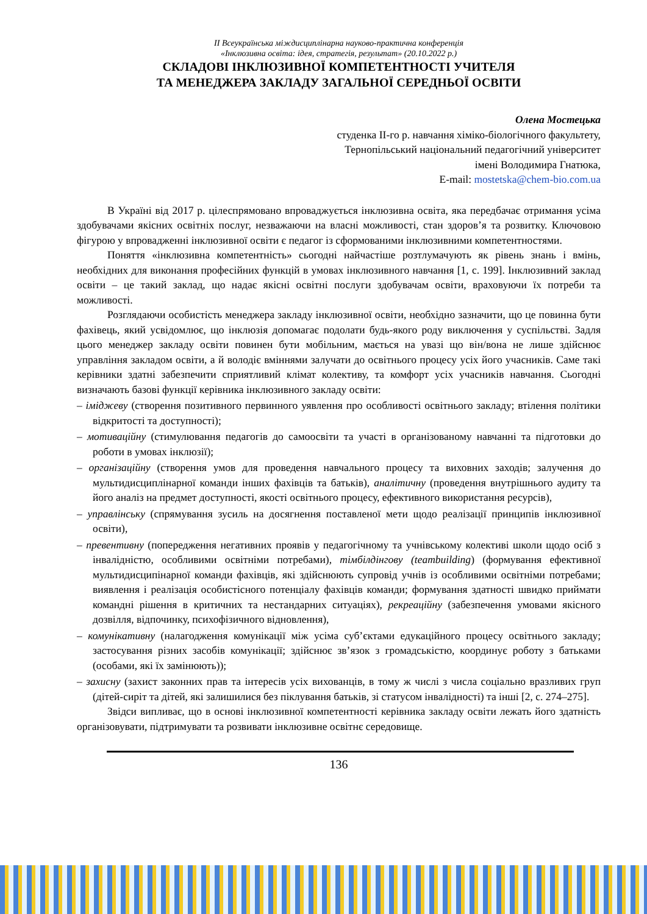ІІ Всеукраїнська міждисциплінарна науково-практична конференція
«Інклюзивна освіта: ідея, стратегія, результат» (20.10.2022 р.)
СКЛАДОВІ ІНКЛЮЗИВНОЇ КОМПЕТЕНТНОСТІ УЧИТЕЛЯ
ТА МЕНЕДЖЕРА ЗАКЛАДУ ЗАГАЛЬНОЇ СЕРЕДНЬОЇ ОСВІТИ
Олена Мостецька
студенка ІІ-го р. навчання хіміко-біологічного факультету,
Тернопільський національний педагогічний університет
імені Володимира Гнатюка,
E-mail: mostetska@chem-bio.com.ua
В Україні від 2017 р. цілеспрямовано впроваджується інклюзивна освіта, яка передбачає отримання усіма здобувачами якісних освітніх послуг, незважаючи на власні можливості, стан здоров’я та розвитку. Ключовою фігурою у впровадженні інклюзивної освіти є педагог із сформованими інклюзивними компетентностями.
Поняття «інклюзивна компетентність» сьогодні найчастіше розтлумачують як рівень знань і вмінь, необхідних для виконання професійних функцій в умовах інклюзивного навчання [1, с. 199]. Інклюзивний заклад освіти – це такий заклад, що надає якісні освітні послуги здобувачам освіти, враховуючи їх потреби та можливості.
Розглядаючи особистість менеджера закладу інклюзивної освіти, необхідно зазначити, що це повинна бути фахівець, який усвідомлює, що інклюзія допомагає подолати будь-якого роду виключення у суспільстві. Задля цього менеджер закладу освіти повинен бути мобільним, мається на увазі що він/вона не лише здійснює управління закладом освіти, а й володіє вміннями залучати до освітнього процесу усіх його учасників. Саме такі керівники здатні забезпечити сприятливий клімат колективу, та комфорт усіх учасників навчання. Сьогодні визначають базові функції керівника інклюзивного закладу освіти:
– іміджеву (створення позитивного первинного уявлення про особливості освітнього закладу; втілення політики відкритості та доступності);
– мотиваційну (стимулювання педагогів до самоосвіти та участі в організованому навчанні та підготовки до роботи в умовах інклюзії);
– організаційну (створення умов для проведення навчального процесу та виховних заходів; залучення до мультидисциплінарної команди інших фахівців та батьків), аналітичну (проведення внутрішнього аудиту та його аналіз на предмет доступності, якості освітнього процесу, ефективного використання ресурсів),
– управлінську (спрямування зусиль на досягнення поставленої мети щодо реалізації принципів інклюзивної освіти),
– превентивну (попередження негативних проявів у педагогічному та учнівському колективі школи щодо осіб з інвалідністю, особливими освітніми потребами), тімбілдінгову (teambuilding) (формування ефективної мультидисципінарної команди фахівців, які здійснюють супровід учнів із особливими освітніми потребами; виявлення і реалізація особистісного потенціалу фахівців команди; формування здатності швидко приймати командні рішення в критичних та нестандарних ситуаціях), рекреаційну (забезпечення умовами якісного дозвілля, відпочинку, психофізичного відновлення),
– комунікативну (налагодження комунікації між усіма суб’єктами едукаційного процесу освітнього закладу; застосування різних засобів комунікації; здійснює зв’язок з громадськістю, координує роботу з батьками (особами, які їх замінюють));
– захисну (захист законних прав та інтересів усіх вихованців, в тому ж числі з числа соціально вразливих груп (дітей-сиріт та дітей, які залишилися без піклування батьків, зі статусом інвалідності) та інші [2, с. 274–275].
Звідси випливає, що в основі інклюзивної компетентності керівника закладу освіти лежать його здатність організовувати, підтримувати та розвивати інклюзивне освітнє середовище.
136